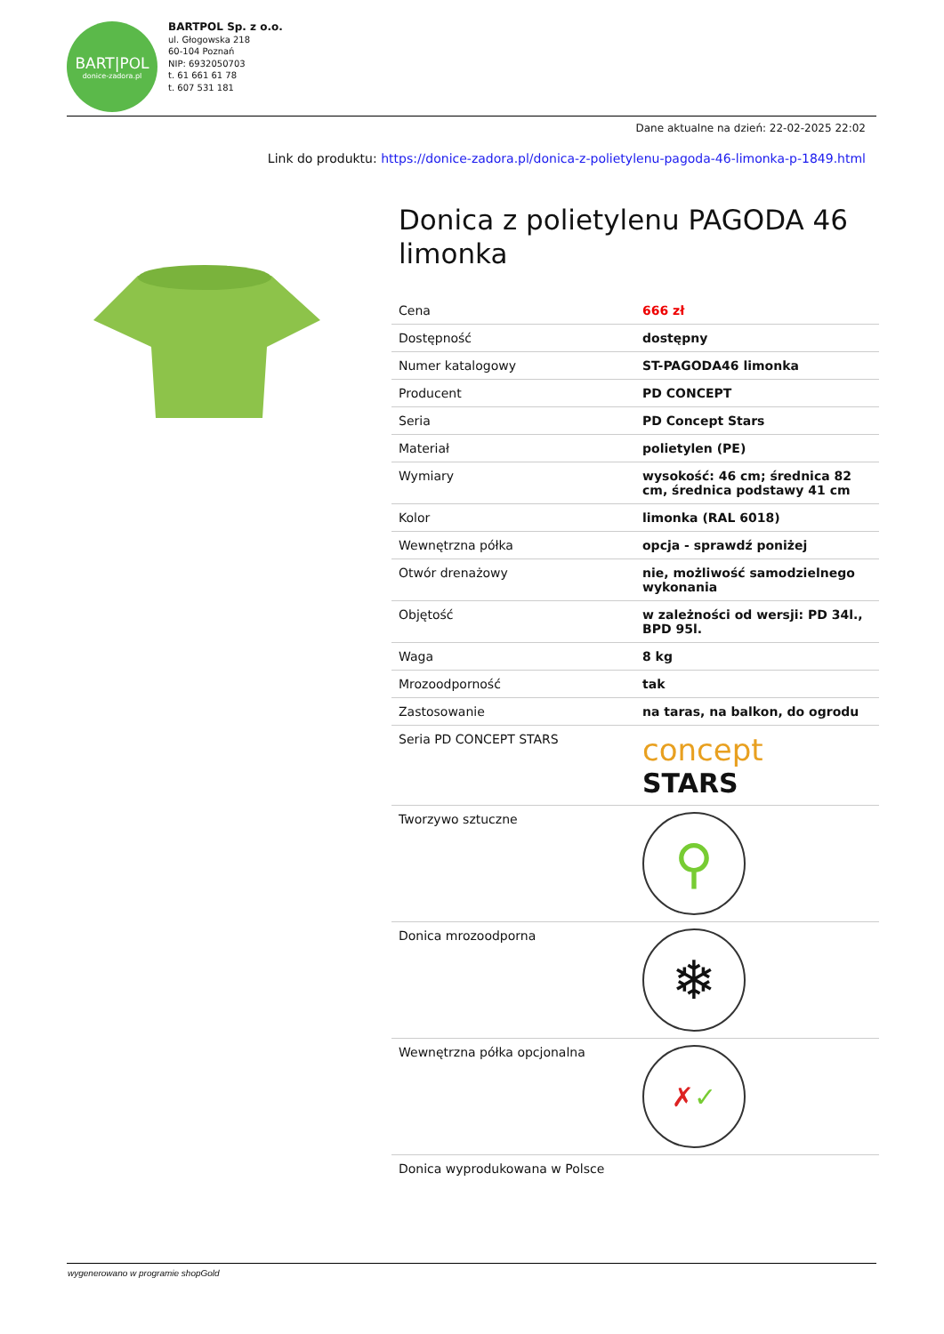BART|POL
donice-zadora.pl
BARTPOL Sp. z o.o.
ul. Głogowska 218
60-104 Poznań
NIP: 6932050703
t. 61 661 61 78
t. 607 531 181
Dane aktualne na dzień: 22-02-2025 22:02
Link do produktu: https://donice-zadora.pl/donica-z-polietylenu-pagoda-46-limonka-p-1849.html
Donica z polietylenu PAGODA 46 limonka
| Cena | 666 zł |
| Dostępność | dostępny |
| Numer katalogowy | ST-PAGODA46 limonka |
| Producent | PD CONCEPT |
| Seria | PD Concept Stars |
| Materiał | polietylen (PE) |
| Wymiary | wysokość: 46 cm; średnica 82 cm, średnica podstawy 41 cm |
| Kolor | limonka (RAL 6018) |
| Wewnętrzna półka | opcja - sprawdź poniżej |
| Otwór drenażowy | nie, możliwość samodzielnego wykonania |
| Objętość | w zależności od wersji: PD 34l., BPD 95l. |
| Waga | 8 kg |
| Mrozoodporność | tak |
| Zastosowanie | na taras, na balkon, do ogrodu |
| Seria PD CONCEPT STARS | concept STARS |
| Tworzywo sztuczne | ⚲ |
| Donica mrozoodporna | ❄ |
| Wewnętrzna półka opcjonalna | ✗ ✓ |
| Donica wyprodukowana w Polsce | |
wygenerowano w programie shopGold